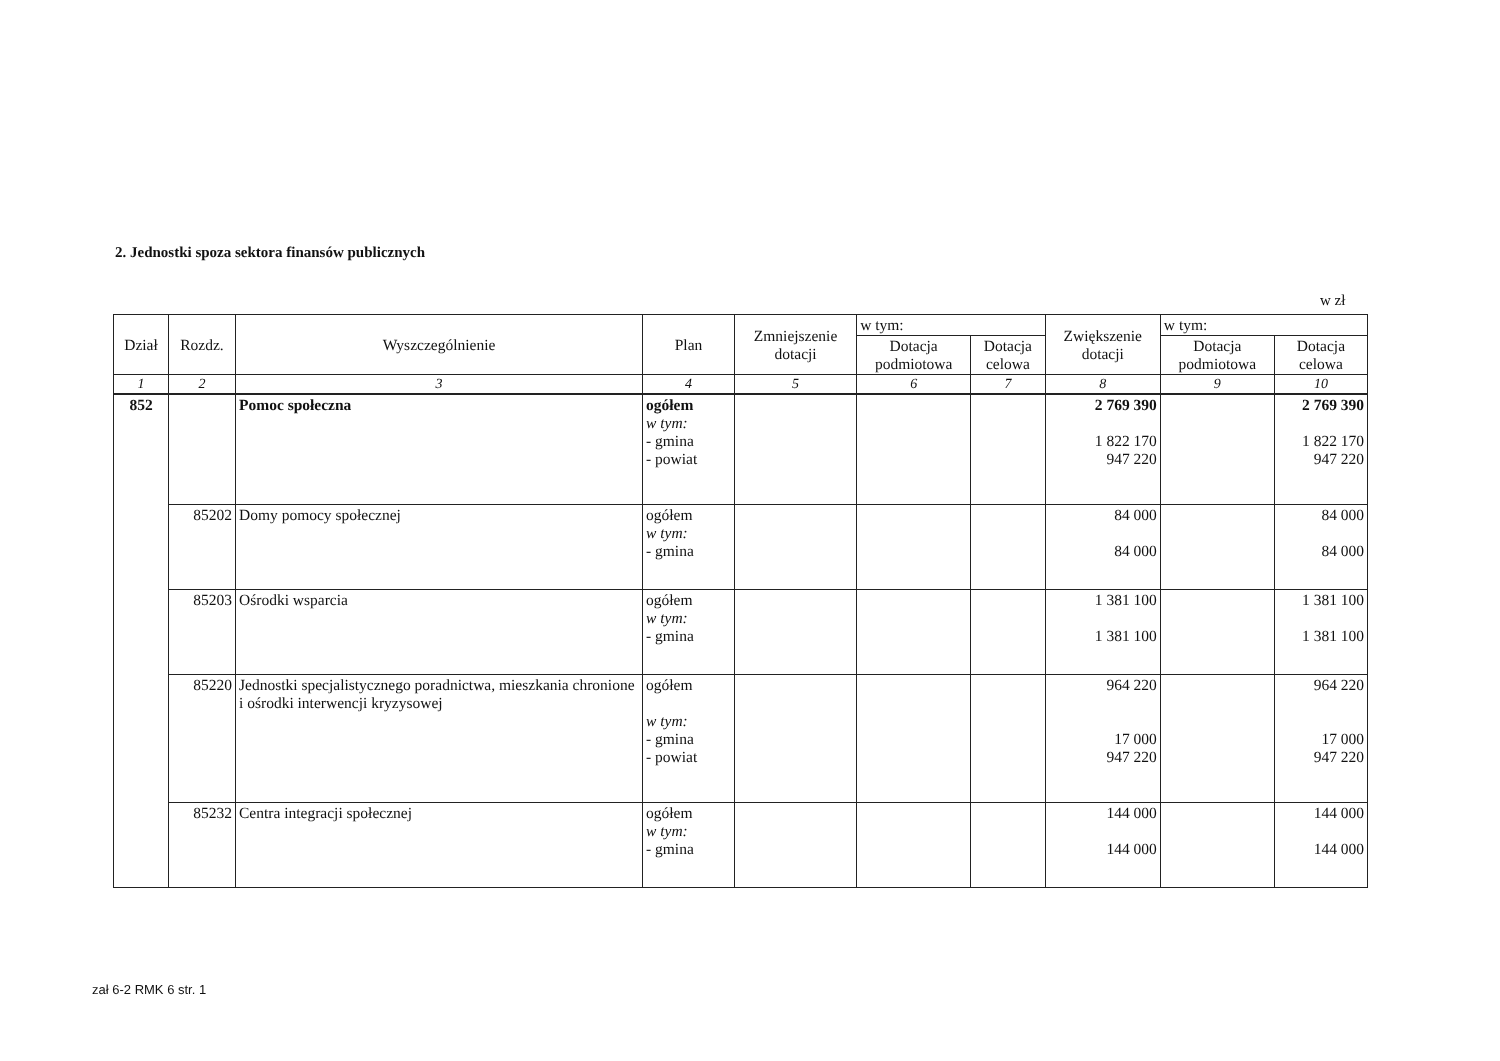2. Jednostki spoza sektora finansów publicznych
w zł
| Dział | Rozdz. | Wyszczególnienie | Plan | Zmniejszenie dotacji | w tym: | | Zwiększenie dotacji | w tym: | |
| --- | --- | --- | --- | --- | --- | --- | --- | --- | --- |
| | | | | | Dotacja podmiotowa | Dotacja celowa | | Dotacja podmiotowa | Dotacja celowa |
| 1 | 2 | 3 | 4 | 5 | 6 | 7 | 8 | 9 | 10 |
| 852 | | Pomoc społeczna | ogółem w tym: - gmina - powiat | | | | 2 769 390 1 822 170 947 220 | | 2 769 390 1 822 170 947 220 |
| | 85202 | Domy pomocy społecznej | ogółem w tym: - gmina | | | | 84 000 84 000 | | 84 000 84 000 |
| | 85203 | Ośrodki wsparcia | ogółem w tym: - gmina | | | | 1 381 100 1 381 100 | | 1 381 100 1 381 100 |
| | 85220 | Jednostki specjalistycznego poradnictwa, mieszkania chronione i ośrodki interwencji kryzysowej | ogółem w tym: - gmina - powiat | | | | 964 220 17 000 947 220 | | 964 220 17 000 947 220 |
| | 85232 | Centra integracji społecznej | ogółem w tym: - gmina | | | | 144 000 144 000 | | 144 000 144 000 |
zał 6-2 RMK 6 str. 1